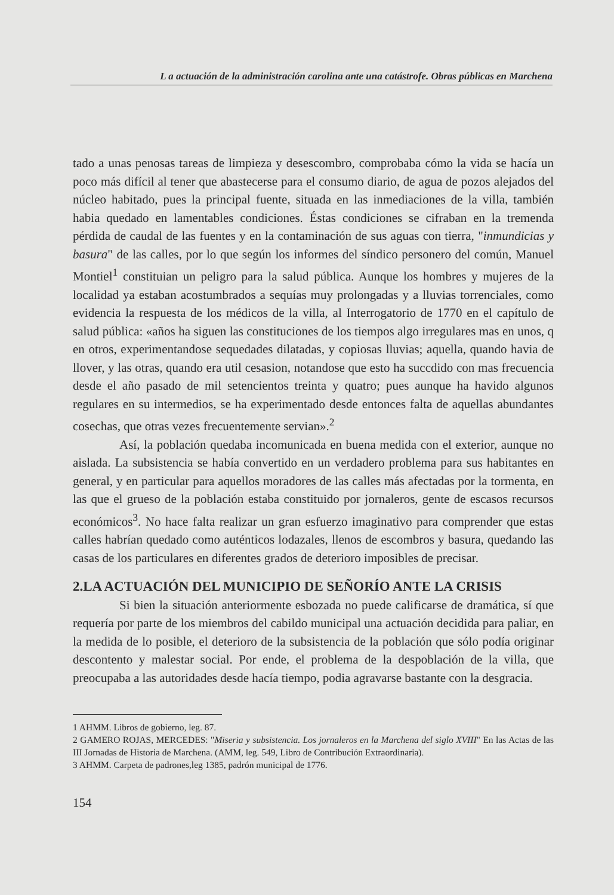L a actuación de la administración carolina ante una catástrofe. Obras públicas en Marchena
tado a unas penosas tareas de limpieza y desescombro, comprobaba cómo la vida se hacía un poco más difícil al tener que abastecerse para el consumo diario, de agua de pozos alejados del núcleo habitado, pues la principal fuente, situada en las inmediaciones de la villa, también habia quedado en lamentables condiciones. Éstas condiciones se cifraban en la tremenda pérdida de caudal de las fuentes y en la contaminación de sus aguas con tierra, "inmundicias y basura" de las calles, por lo que según los informes del síndico personero del común, Manuel Montiel<sup>1</sup> constituian un peligro para la salud pública. Aunque los hombres y mujeres de la localidad ya estaban acostumbrados a sequías muy prolongadas y a lluvias torrenciales, como evidencia la respuesta de los médicos de la villa, al Interrogatorio de 1770 en el capítulo de salud pública: «años ha siguen las constituciones de los tiempos algo irregulares mas en unos, q en otros, experimentandose sequedades dilatadas, y copiosas lluvias; aquella, quando havia de llover, y las otras, quando era util cesasion, notandose que esto ha succdido con mas frecuencia desde el año pasado de mil setencientos treinta y quatro; pues aunque ha havido algunos regulares en su intermedios, se ha experimentado desde entonces falta de aquellas abundantes cosechas, que otras vezes frecuentemente servian».<sup>2</sup>
Así, la población quedaba incomunicada en buena medida con el exterior, aunque no aislada. La subsistencia se había convertido en un verdadero problema para sus habitantes en general, y en particular para aquellos moradores de las calles más afectadas por la tormenta, en las que el grueso de la población estaba constituido por jornaleros, gente de escasos recursos económicos<sup>3</sup>. No hace falta realizar un gran esfuerzo imaginativo para comprender que estas calles habrían quedado como auténticos lodazales, llenos de escombros y basura, quedando las casas de los particulares en diferentes grados de deterioro imposibles de precisar.
2.LA ACTUACIÓN DEL MUNICIPIO DE SEÑORÍO ANTE LA CRISIS
Si bien la situación anteriormente esbozada no puede calificarse de dramática, sí que requería por parte de los miembros del cabildo municipal una actuación decidida para paliar, en la medida de lo posible, el deterioro de la subsistencia de la población que sólo podía originar descontento y malestar social. Por ende, el problema de la despoblación de la villa, que preocupaba a las autoridades desde hacía tiempo, podia agravarse bastante con la desgracia.
1 AHMM. Libros de gobierno, leg. 87.
2 GAMERO ROJAS, MERCEDES: "Miseria y subsistencia. Los jornaleros en la Marchena del siglo XVIII" En las Actas de las III Jornadas de Historia de Marchena. (AMM, leg. 549, Libro de Contribución Extraordinaria).
3 AHMM. Carpeta de padrones,leg 1385, padrón municipal de 1776.
154